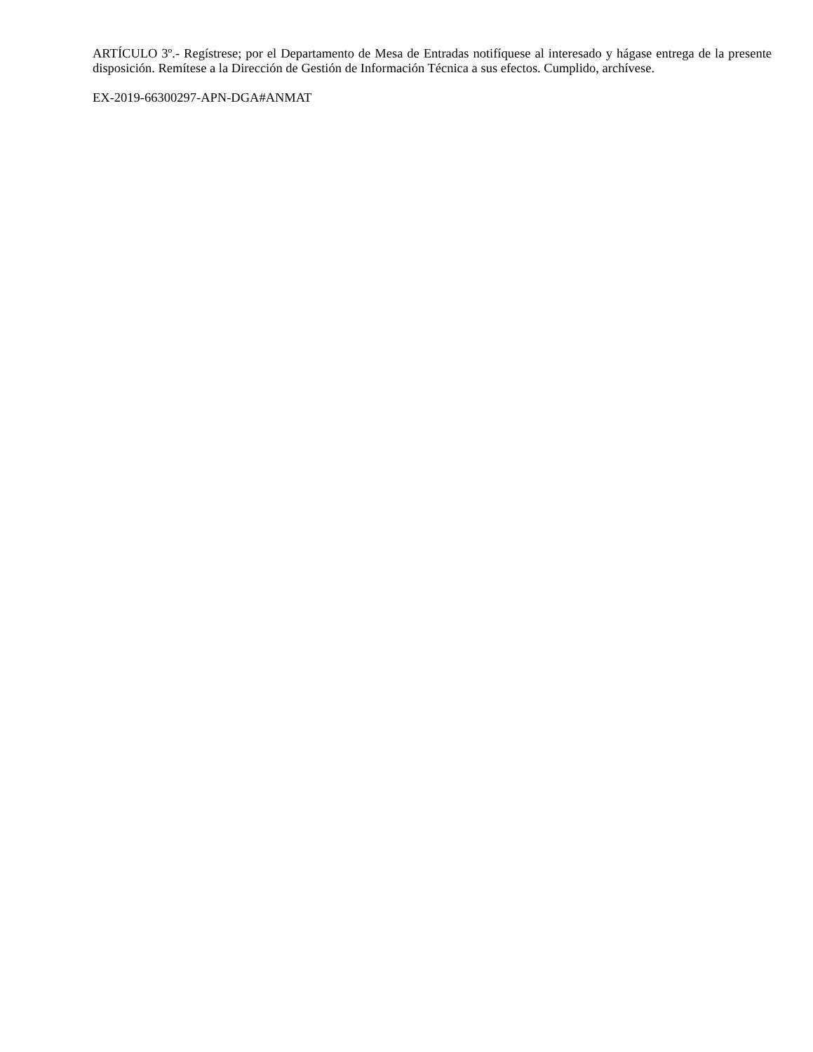ARTÍCULO 3º.- Regístrese; por el Departamento de Mesa de Entradas notifíquese al interesado y hágase entrega de la presente disposición. Remítese a la Dirección de Gestión de Información Técnica a sus efectos. Cumplido, archívese.
EX-2019-66300297-APN-DGA#ANMAT